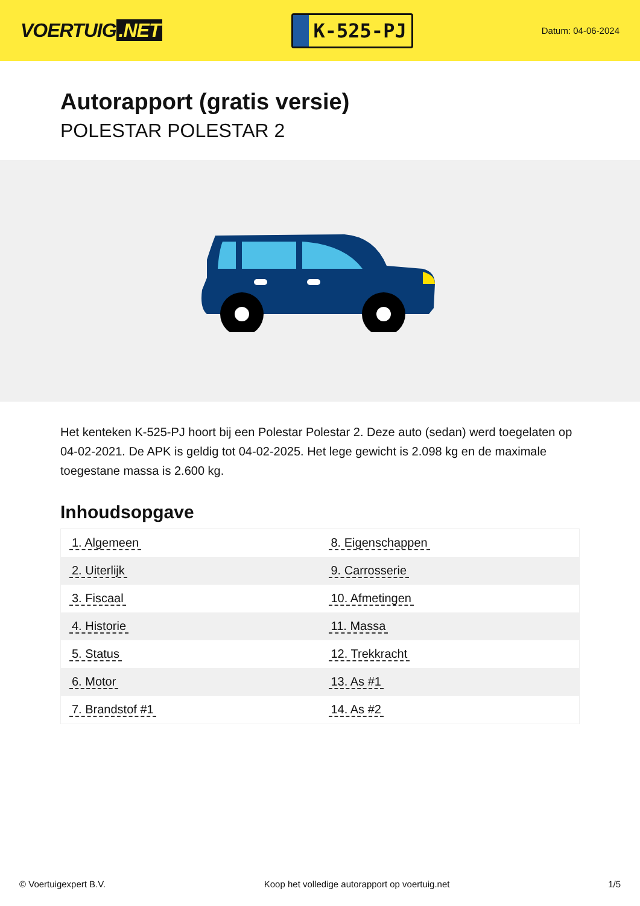VOERTUIG.NET
K-525-PJ
Datum: 04-06-2024
Autorapport (gratis versie)
POLESTAR POLESTAR 2
Het kenteken K-525-PJ hoort bij een Polestar Polestar 2. Deze auto (sedan) werd toegelaten op 04-02-2021. De APK is geldig tot 04-02-2025. Het lege gewicht is 2.098 kg en de maximale toegestane massa is 2.600 kg.
Inhoudsopgave
| 1. Algemeen | 8. Eigenschappen |
| 2. Uiterlijk | 9. Carrosserie |
| 3. Fiscaal | 10. Afmetingen |
| 4. Historie | 11. Massa |
| 5. Status | 12. Trekkracht |
| 6. Motor | 13. As #1 |
| 7. Brandstof #1 | 14. As #2 |
© Voertuigexpert B.V. Koop het volledige autorapport op voertuig.net
1/5